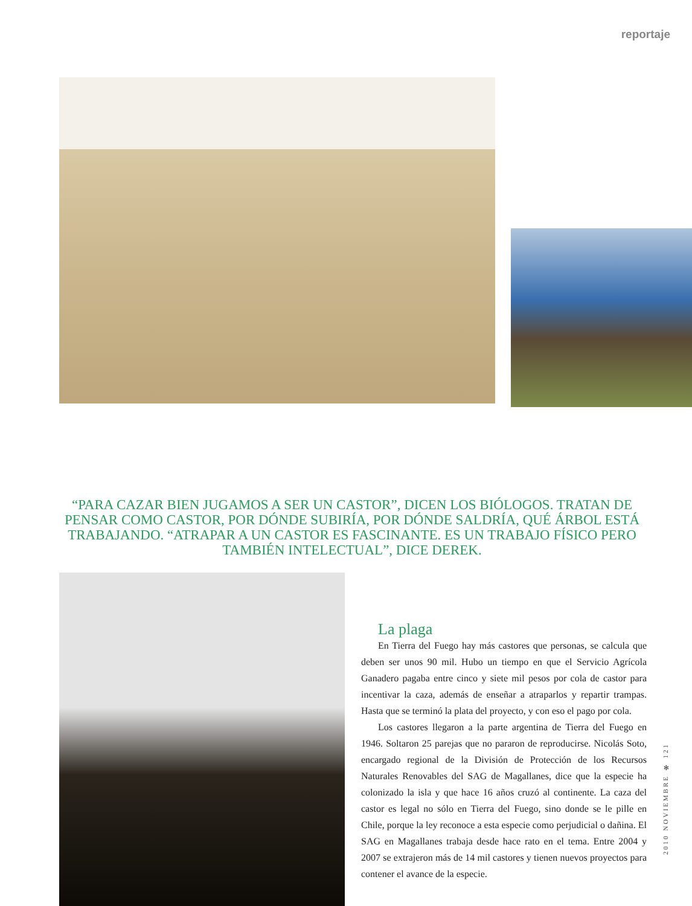reportaje
“PARA CAZAR BIEN JUGAMOS A SER UN CASTOR”, DICEN LOS BIÓLOGOS. TRATAN DE PENSAR COMO CASTOR, POR DÓNDE SUBIRÍA, POR DÓNDE SALDRÍA, QUÉ ÁRBOL ESTÁ TRABAJANDO. “ATRAPAR A UN CASTOR ES FASCINANTE. ES UN TRABAJO FÍSICO PERO TAMBIÉN INTELECTUAL”, DICE DEREK.
La plaga
En Tierra del Fuego hay más castores que personas, se calcula que deben ser unos 90 mil. Hubo un tiempo en que el Servicio Agrícola Ganadero pagaba entre cinco y siete mil pesos por cola de castor para incentivar la caza, además de enseñar a atraparlos y repartir trampas. Hasta que se terminó la plata del proyecto, y con eso el pago por cola.
Los castores llegaron a la parte argentina de Tierra del Fuego en 1946. Soltaron 25 parejas que no pararon de reproducirse. Nicolás Soto, encargado regional de la División de Protección de los Recursos Naturales Renovables del SAG de Magallanes, dice que la especie ha colonizado la isla y que hace 16 años cruzó al continente. La caza del castor es legal no sólo en Tierra del Fuego, sino donde se le pille en Chile, porque la ley reconoce a esta especie como perjudicial o dañina. El SAG en Magallanes trabaja desde hace rato en el tema. Entre 2004 y 2007 se extrajeron más de 14 mil castores y tienen nuevos proyectos para contener el avance de la especie.
2010 NOVIEMBRE ✻ 121